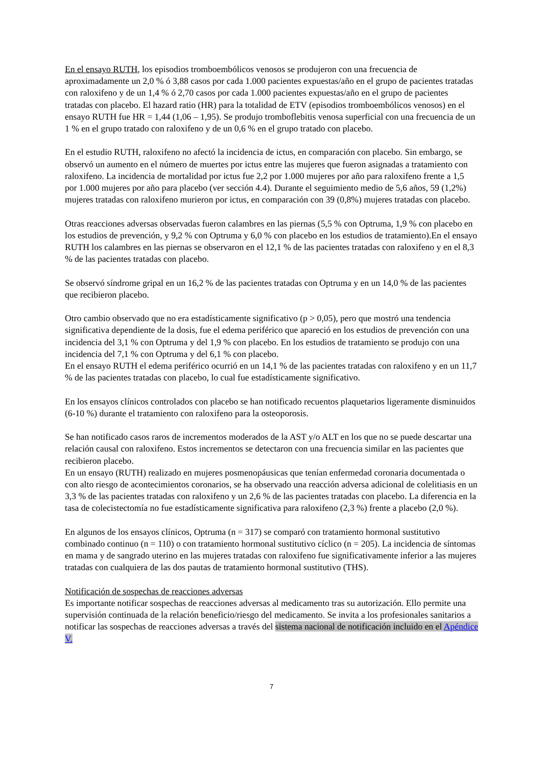En el ensayo RUTH, los episodios tromboembólicos venosos se produjeron con una frecuencia de aproximadamente un 2,0 % ó 3,88 casos por cada 1.000 pacientes expuestas/año en el grupo de pacientes tratadas con raloxifeno y de un 1,4 % ó 2,70 casos por cada 1.000 pacientes expuestas/año en el grupo de pacientes tratadas con placebo. El hazard ratio (HR) para la totalidad de ETV (episodios tromboembólicos venosos) en el ensayo RUTH fue HR = 1,44 (1,06 – 1,95). Se produjo tromboflebitis venosa superficial con una frecuencia de un 1 % en el grupo tratado con raloxifeno y de un 0,6 % en el grupo tratado con placebo.
En el estudio RUTH, raloxifeno no afectó la incidencia de ictus, en comparación con placebo. Sin embargo, se observó un aumento en el número de muertes por ictus entre las mujeres que fueron asignadas a tratamiento con raloxifeno. La incidencia de mortalidad por ictus fue 2,2 por 1.000 mujeres por año para raloxifeno frente a 1,5 por 1.000 mujeres por año para placebo (ver sección 4.4). Durante el seguimiento medio de 5,6 años, 59 (1,2%) mujeres tratadas con raloxifeno murieron por ictus, en comparación con 39 (0,8%) mujeres tratadas con placebo.
Otras reacciones adversas observadas fueron calambres en las piernas (5,5 % con Optruma, 1,9 % con placebo en los estudios de prevención, y 9,2 % con Optruma y 6,0 % con placebo en los estudios de tratamiento).En el ensayo RUTH los calambres en las piernas se observaron en el 12,1 % de las pacientes tratadas con raloxifeno y en el 8,3 % de las pacientes tratadas con placebo.
Se observó síndrome gripal en un 16,2 % de las pacientes tratadas con Optruma y en un 14,0 % de las pacientes que recibieron placebo.
Otro cambio observado que no era estadísticamente significativo (p > 0,05), pero que mostró una tendencia significativa dependiente de la dosis, fue el edema periférico que apareció en los estudios de prevención con una incidencia del 3,1 % con Optruma y del 1,9 % con placebo. En los estudios de tratamiento se produjo con una incidencia del 7,1 % con Optruma y del 6,1 % con placebo.
En el ensayo RUTH el edema periférico ocurrió en un 14,1 % de las pacientes tratadas con raloxifeno y en un 11,7 % de las pacientes tratadas con placebo, lo cual fue estadísticamente significativo.
En los ensayos clínicos controlados con placebo se han notificado recuentos plaquetarios ligeramente disminuidos (6-10 %) durante el tratamiento con raloxifeno para la osteoporosis.
Se han notificado casos raros de incrementos moderados de la AST y/o ALT en los que no se puede descartar una relación causal con raloxifeno. Estos incrementos se detectaron con una frecuencia similar en las pacientes que recibieron placebo.
En un ensayo (RUTH) realizado en mujeres posmenopáusicas que tenían enfermedad coronaria documentada o con alto riesgo de acontecimientos coronarios, se ha observado una reacción adversa adicional de colelitiasis en un 3,3 % de las pacientes tratadas con raloxifeno y un 2,6 % de las pacientes tratadas con placebo. La diferencia en la tasa de colecistectomía no fue estadísticamente significativa para raloxifeno (2,3 %) frente a placebo (2,0 %).
En algunos de los ensayos clínicos, Optruma (n = 317) se comparó con tratamiento hormonal sustitutivo combinado continuo (n = 110) o con tratamiento hormonal sustitutivo cíclico (n = 205). La incidencia de síntomas en mama y de sangrado uterino en las mujeres tratadas con raloxifeno fue significativamente inferior a las mujeres tratadas con cualquiera de las dos pautas de tratamiento hormonal sustitutivo (THS).
Notificación de sospechas de reacciones adversas
Es importante notificar sospechas de reacciones adversas al medicamento tras su autorización. Ello permite una supervisión continuada de la relación beneficio/riesgo del medicamento. Se invita a los profesionales sanitarios a notificar las sospechas de reacciones adversas a través del sistema nacional de notificación incluido en el Apéndice V.
7